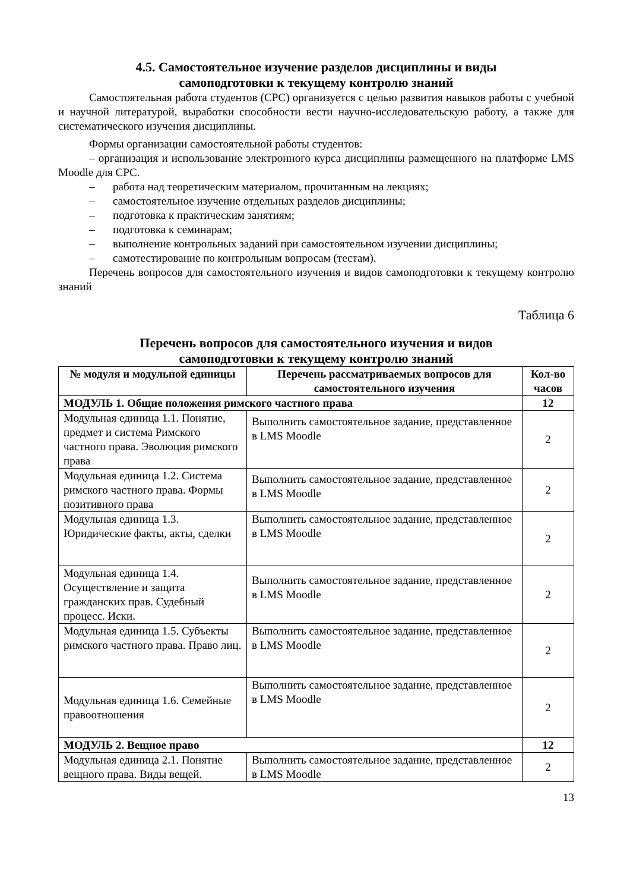4.5. Самостоятельное изучение разделов дисциплины и виды
самоподготовки к текущему контролю знаний
Самостоятельная работа студентов (СРС) организуется с целью развития навыков работы с учебной и научной литературой, выработки способности вести научно-исследовательскую работу, а также для систематического изучения дисциплины.
Формы организации самостоятельной работы студентов:
– организация и использование электронного курса дисциплины размещенного на платформе LMS Moodle для СРС.
– работа над теоретическим материалом, прочитанным на лекциях;
– самостоятельное изучение отдельных разделов дисциплины;
– подготовка к практическим занятиям;
– подготовка к семинарам;
– выполнение контрольных заданий при самостоятельном изучении дисциплины;
– самотестирование по контрольным вопросам (тестам).
Перечень вопросов для самостоятельного изучения и видов самоподготовки к текущему контролю знаний
Таблица 6
Перечень вопросов для самостоятельного изучения и видов
самоподготовки к текущему контролю знаний
| № модуля и модульной единицы | Перечень рассматриваемых вопросов для самостоятельного изучения | Кол-во часов |
| --- | --- | --- |
| МОДУЛЬ 1. Общие положения римского частного права | | 12 |
| Модульная единица 1.1. Понятие, предмет и система Римского частного права. Эволюция римского права | Выполнить самостоятельное задание, представленное в LMS Moodle | 2 |
| Модульная единица 1.2. Система римского частного права. Формы позитивного права | Выполнить самостоятельное задание, представленное в LMS Moodle | 2 |
| Модульная единица 1.3. Юридические факты, акты, сделки | Выполнить самостоятельное задание, представленное в LMS Moodle | 2 |
| Модульная единица 1.4. Осуществление и защита гражданских прав. Судебный процесс. Иски. | Выполнить самостоятельное задание, представленное в LMS Moodle | 2 |
| Модульная единица 1.5. Субъекты римского частного права. Право лиц. | Выполнить самостоятельное задание, представленное в LMS Moodle | 2 |
| Модульная единица 1.6. Семейные правоотношения | Выполнить самостоятельное задание, представленное в LMS Moodle | 2 |
| МОДУЛЬ 2. Вещное право | | 12 |
| Модульная единица 2.1. Понятие вещного права. Виды вещей. | Выполнить самостоятельное задание, представленное в LMS Moodle | 2 |
13